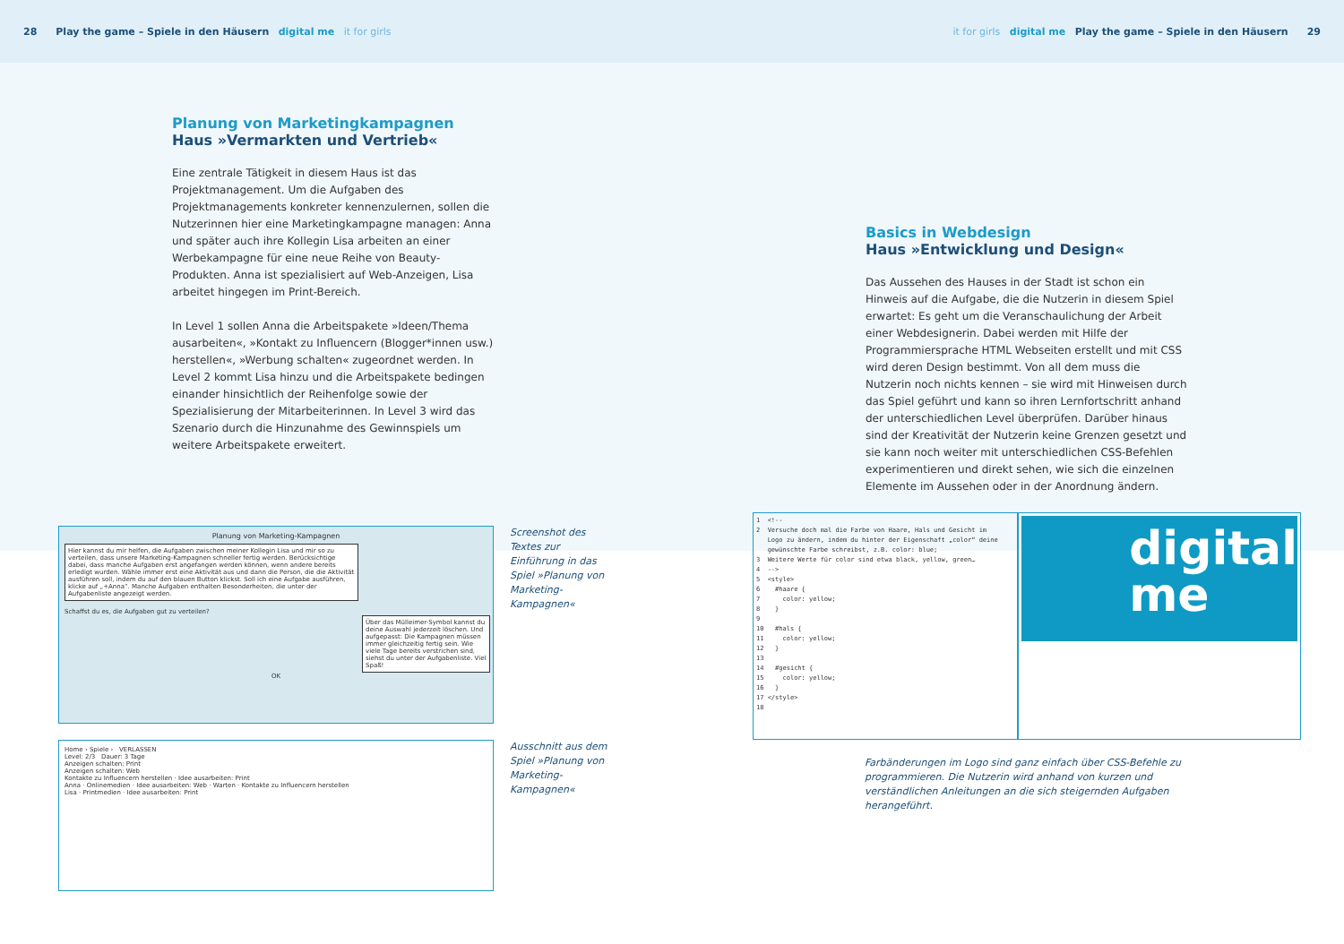28 Play the game – Spiele in den Häusern digital me it for girls
it for girls digital me Play the game – Spiele in den Häusern 29
Planung von Marketingkampagnen
Haus »Vermarkten und Vertrieb«
Eine zentrale Tätigkeit in diesem Haus ist das Projektmanagement. Um die Aufgaben des Projektmanagements konkreter kennenzulernen, sollen die Nutzerinnen hier eine Marketingkampagne managen: Anna und später auch ihre Kollegin Lisa arbeiten an einer Werbekampagne für eine neue Reihe von Beauty-Produkten. Anna ist spezialisiert auf Web-Anzeigen, Lisa arbeitet hingegen im Print-Bereich.
In Level 1 sollen Anna die Arbeitspakete »Ideen/Thema ausarbeiten«, »Kontakt zu Influencern (Blogger*innen usw.) herstellen«, »Werbung schalten« zugeordnet werden. In Level 2 kommt Lisa hinzu und die Arbeitspakete bedingen einander hinsichtlich der Reihenfolge sowie der Spezialisierung der Mitarbeiterinnen. In Level 3 wird das Szenario durch die Hinzunahme des Gewinnspiels um weitere Arbeitspakete erweitert.
Planung von Marketing-Kampagnen
Hier kannst du mir helfen, die Aufgaben zwischen meiner Kollegin Lisa und mir so zu verteilen, dass unsere Marketing-Kampagnen schneller fertig werden. Berücksichtige dabei, dass manche Aufgaben erst angefangen werden können, wenn andere bereits erledigt wurden. Wähle immer erst eine Aktivität aus und dann die Person, die die Aktivität ausführen soll, indem du auf den blauen Button klickst. Soll ich eine Aufgabe ausführen, klicke auf „+Anna“. Manche Aufgaben enthalten Besonderheiten, die unter der Aufgabenliste angezeigt werden.
Schaffst du es, die Aufgaben gut zu verteilen?
Über das Mülleimer-Symbol kannst du deine Auswahl jederzeit löschen. Und aufgepasst: Die Kampagnen müssen immer gleichzeitig fertig sein. Wie viele Tage bereits verstrichen sind, siehst du unter der Aufgabenliste. Viel Spaß!
OK
Screenshot des Textes zur Einführung in das Spiel »Planung von Marketing-Kampagnen«
Home › Spiele › VERLASSEN
Level: 2/3 Dauer: 3 Tage
Anzeigen schalten: Print
Anzeigen schalten: Web
Kontakte zu Influencern herstellen · Idee ausarbeiten: Print
Anna · Onlinemedien · Idee ausarbeiten: Web · Warten · Kontakte zu Influencern herstellen
Lisa · Printmedien · Idee ausarbeiten: Print
Ausschnitt aus dem Spiel »Planung von Marketing-Kampagnen«
Basics in Webdesign
Haus »Entwicklung und Design«
Das Aussehen des Hauses in der Stadt ist schon ein Hinweis auf die Aufgabe, die die Nutzerin in diesem Spiel erwartet: Es geht um die Veranschaulichung der Arbeit einer Webdesignerin. Dabei werden mit Hilfe der Programmiersprache HTML Webseiten erstellt und mit CSS wird deren Design bestimmt. Von all dem muss die Nutzerin noch nichts kennen – sie wird mit Hinweisen durch das Spiel geführt und kann so ihren Lernfortschritt anhand der unterschiedlichen Level überprüfen. Darüber hinaus sind der Kreativität der Nutzerin keine Grenzen gesetzt und sie kann noch weiter mit unterschiedlichen CSS-Befehlen experimentieren und direkt sehen, wie sich die einzelnen Elemente im Aussehen oder in der Anordnung ändern.
1 <!-- 2 Versuche doch mal die Farbe von Haare, Hals und Gesicht im Logo zu ändern, indem du hinter der Eigenschaft „color“ deine gewünschte Farbe schreibst, z.B. color: blue; 3 Weitere Werte für color sind etwa black, yellow, green… 4 --> 5 <style> 6 #haare { 7 color: yellow; 8 } 9 10 #hals { 11 color: yellow; 12 } 13 14 #gesicht { 15 color: yellow; 16 } 17 </style> 18
digital
me
Farbänderungen im Logo sind ganz einfach über CSS-Befehle zu programmieren. Die Nutzerin wird anhand von kurzen und verständlichen Anleitungen an die sich steigernden Aufgaben herangeführt.